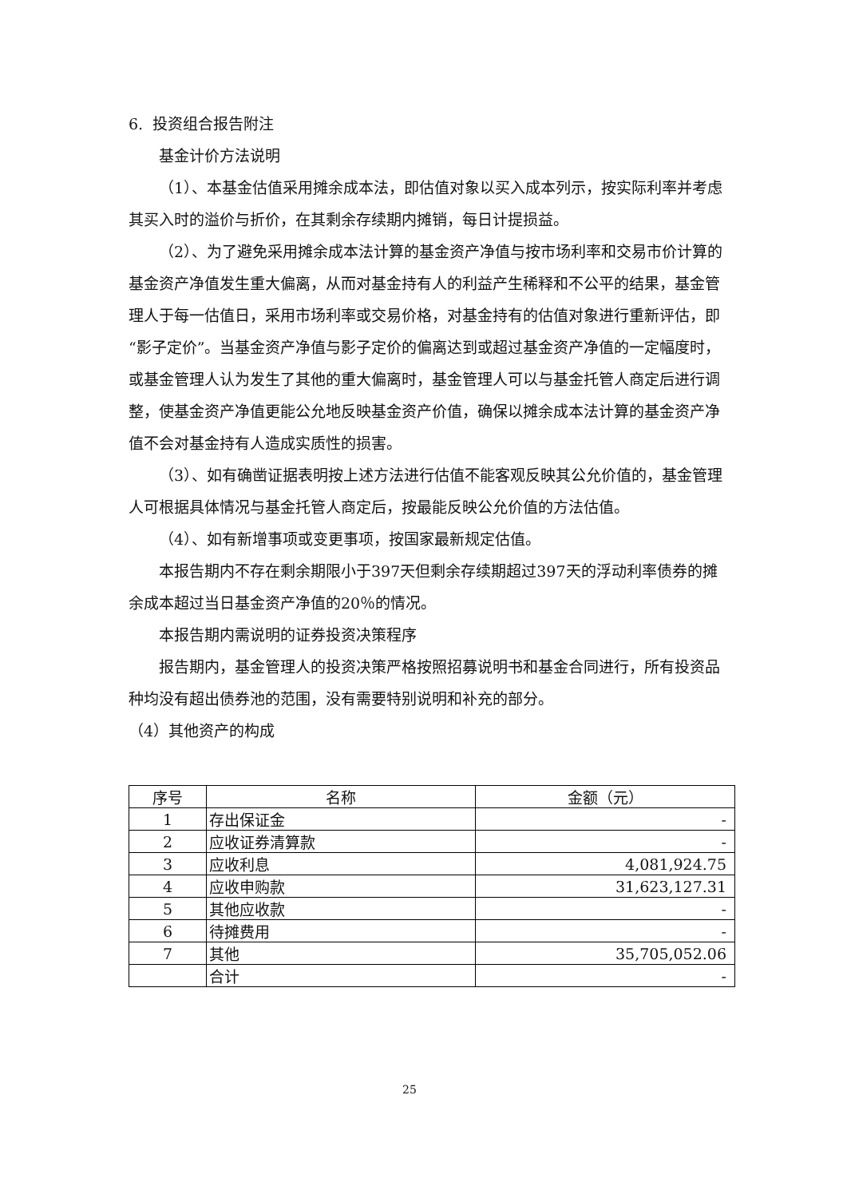6. 投资组合报告附注
基金计价方法说明
（1）、本基金估值采用摊余成本法，即估值对象以买入成本列示，按实际利率并考虑其买入时的溢价与折价，在其剩余存续期内摊销，每日计提损益。
（2）、为了避免采用摊余成本法计算的基金资产净值与按市场利率和交易市价计算的基金资产净值发生重大偏离，从而对基金持有人的利益产生稀释和不公平的结果，基金管理人于每一估值日，采用市场利率或交易价格，对基金持有的估值对象进行重新评估，即“影子定价”。当基金资产净值与影子定价的偏离达到或超过基金资产净值的一定幅度时，或基金管理人认为发生了其他的重大偏离时，基金管理人可以与基金托管人商定后进行调整，使基金资产净值更能公允地反映基金资产价值，确保以摊余成本法计算的基金资产净值不会对基金持有人造成实质性的损害。
（3）、如有确凿证据表明按上述方法进行估值不能客观反映其公允价值的，基金管理人可根据具体情况与基金托管人商定后，按最能反映公允价值的方法估值。
（4）、如有新增事项或变更事项，按国家最新规定估值。
本报告期内不存在剩余期限小于397天但剩余存续期超过397天的浮动利率债券的摊余成本超过当日基金资产净值的20％的情况。
本报告期内需说明的证券投资决策程序
报告期内，基金管理人的投资决策严格按照招募说明书和基金合同进行，所有投资品种均没有超出债券池的范围，没有需要特别说明和补充的部分。
（4）其他资产的构成
| 序号 | 名称 | 金额（元） |
| --- | --- | --- |
| 1 | 存出保证金 | - |
| 2 | 应收证券清算款 | - |
| 3 | 应收利息 | 4,081,924.75 |
| 4 | 应收申购款 | 31,623,127.31 |
| 5 | 其他应收款 | - |
| 6 | 待摊费用 | - |
| 7 | 其他 | 35,705,052.06 |
| | 合计 | - |
25